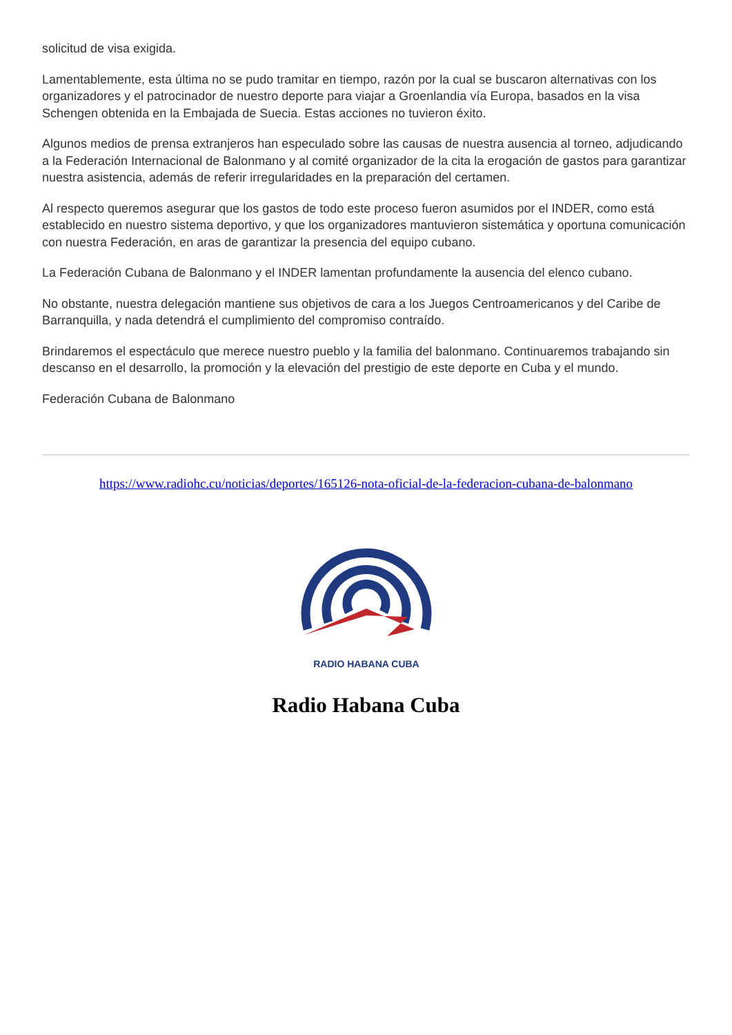solicitud de visa exigida.
Lamentablemente, esta última no se pudo tramitar en tiempo, razón por la cual se buscaron alternativas con los organizadores y el patrocinador de nuestro deporte para viajar a Groenlandia vía Europa, basados en la visa Schengen obtenida en la Embajada de Suecia. Estas acciones no tuvieron éxito.
Algunos medios de prensa extranjeros han especulado sobre las causas de nuestra ausencia al torneo, adjudicando a la Federación Internacional de Balonmano y al comité organizador de la cita la erogación de gastos para garantizar nuestra asistencia, además de referir irregularidades en la preparación del certamen.
Al respecto queremos asegurar que los gastos de todo este proceso fueron asumidos por el INDER, como está establecido en nuestro sistema deportivo, y que los organizadores mantuvieron sistemática y oportuna comunicación con nuestra Federación, en aras de garantizar la presencia del equipo cubano.
La Federación Cubana de Balonmano y el INDER lamentan profundamente la ausencia del elenco cubano.
No obstante, nuestra delegación mantiene sus objetivos de cara a los Juegos Centroamericanos y del Caribe de Barranquilla, y nada detendrá el cumplimiento del compromiso contraído.
Brindaremos el espectáculo que merece nuestro pueblo y la familia del balonmano. Continuaremos trabajando sin descanso en el desarrollo, la promoción y la elevación del prestigio de este deporte en Cuba y el mundo.
Federación Cubana de Balonmano
https://www.radiohc.cu/noticias/deportes/165126-nota-oficial-de-la-federacion-cubana-de-balonmano
RADIO HABANA CUBA
Radio Habana Cuba